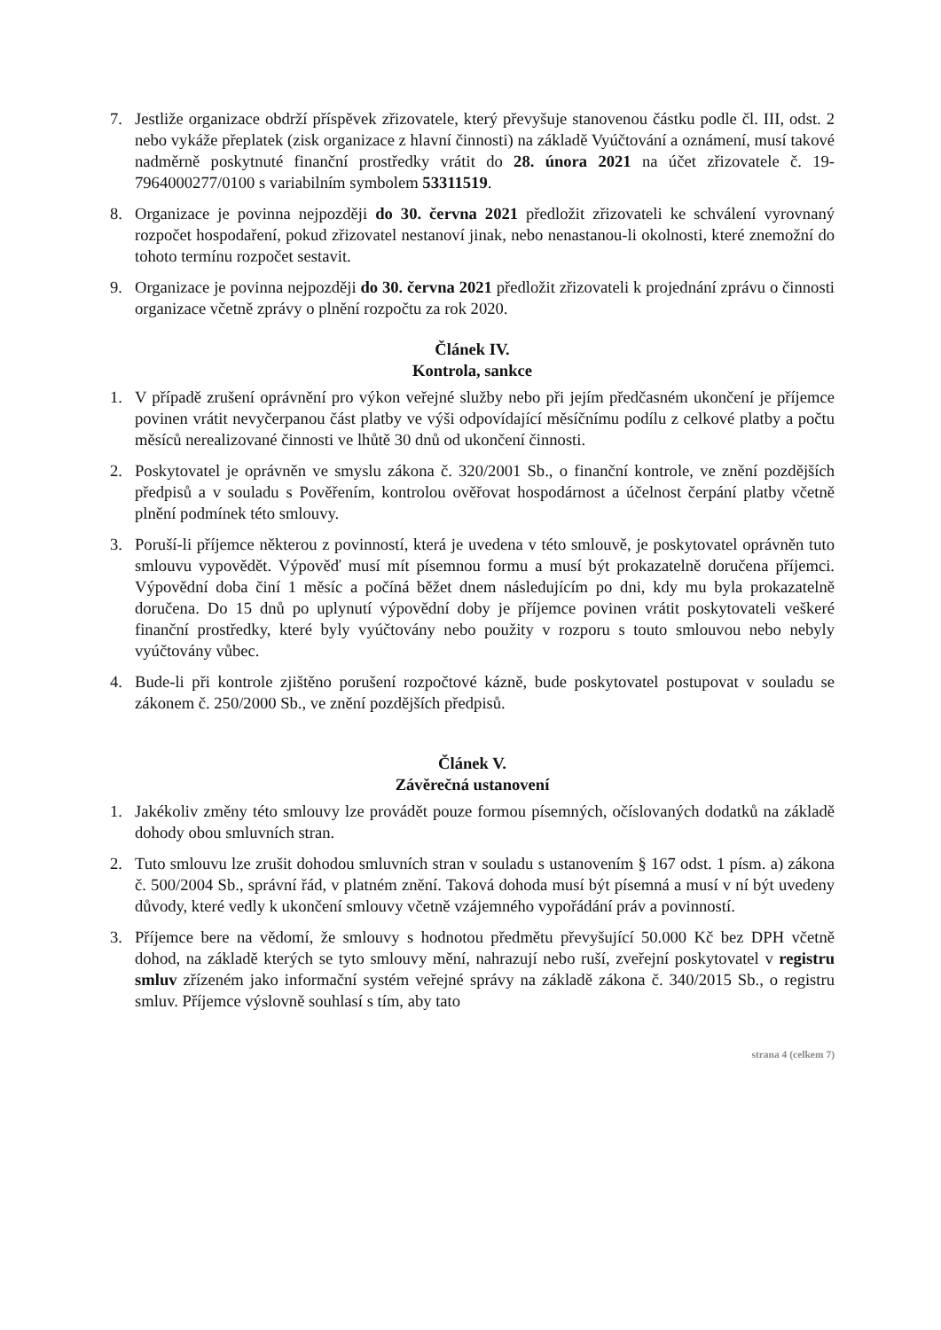7. Jestliže organizace obdrží příspěvek zřizovatele, který převyšuje stanovenou částku podle čl. III, odst. 2 nebo vykáže přeplatek (zisk organizace z hlavní činnosti) na základě Vyúčtování a oznámení, musí takové nadměrně poskytnuté finanční prostředky vrátit do 28. února 2021 na účet zřizovatele č. 19-7964000277/0100 s variabilním symbolem 53311519.
8. Organizace je povinna nejpozději do 30. června 2021 předložit zřizovateli ke schválení vyrovnaný rozpočet hospodaření, pokud zřizovatel nestanoví jinak, nebo nenastanou-li okolnosti, které znemožní do tohoto termínu rozpočet sestavit.
9. Organizace je povinna nejpozději do 30. června 2021 předložit zřizovateli k projednání zprávu o činnosti organizace včetně zprávy o plnění rozpočtu za rok 2020.
Článek IV.
Kontrola, sankce
1. V případě zrušení oprávnění pro výkon veřejné služby nebo při jejím předčasném ukončení je příjemce povinen vrátit nevyčerpanou část platby ve výši odpovídající měsíčnímu podílu z celkové platby a počtu měsíců nerealizované činnosti ve lhůtě 30 dnů od ukončení činnosti.
2. Poskytovatel je oprávněn ve smyslu zákona č. 320/2001 Sb., o finanční kontrole, ve znění pozdějších předpisů a v souladu s Pověřením, kontrolou ověřovat hospodárnost a účelnost čerpání platby včetně plnění podmínek této smlouvy.
3. Poruší-li příjemce některou z povinností, která je uvedena v této smlouvě, je poskytovatel oprávněn tuto smlouvu vypovědět. Výpověď musí mít písemnou formu a musí být prokazatelně doručena příjemci. Výpovědní doba činí 1 měsíc a počíná běžet dnem následujícím po dni, kdy mu byla prokazatelně doručena. Do 15 dnů po uplynutí výpovědní doby je příjemce povinen vrátit poskytovateli veškeré finanční prostředky, které byly vyúčtovány nebo použity v rozporu s touto smlouvou nebo nebyly vyúčtovány vůbec.
4. Bude-li při kontrole zjištěno porušení rozpočtové kázně, bude poskytovatel postupovat v souladu se zákonem č. 250/2000 Sb., ve znění pozdějších předpisů.
Článek V.
Závěrečná ustanovení
1. Jakékoliv změny této smlouvy lze provádět pouze formou písemných, očíslovaných dodatků na základě dohody obou smluvních stran.
2. Tuto smlouvu lze zrušit dohodou smluvních stran v souladu s ustanovením § 167 odst. 1 písm. a) zákona č. 500/2004 Sb., správní řád, v platném znění. Taková dohoda musí být písemná a musí v ní být uvedeny důvody, které vedly k ukončení smlouvy včetně vzájemného vypořádání práv a povinností.
3. Příjemce bere na vědomí, že smlouvy s hodnotou předmětu převyšující 50.000 Kč bez DPH včetně dohod, na základě kterých se tyto smlouvy mění, nahrazují nebo ruší, zveřejní poskytovatel v registru smluv zřízeném jako informační systém veřejné správy na základě zákona č. 340/2015 Sb., o registru smluv. Příjemce výslovně souhlasí s tím, aby tato
strana 4 (celkem 7)